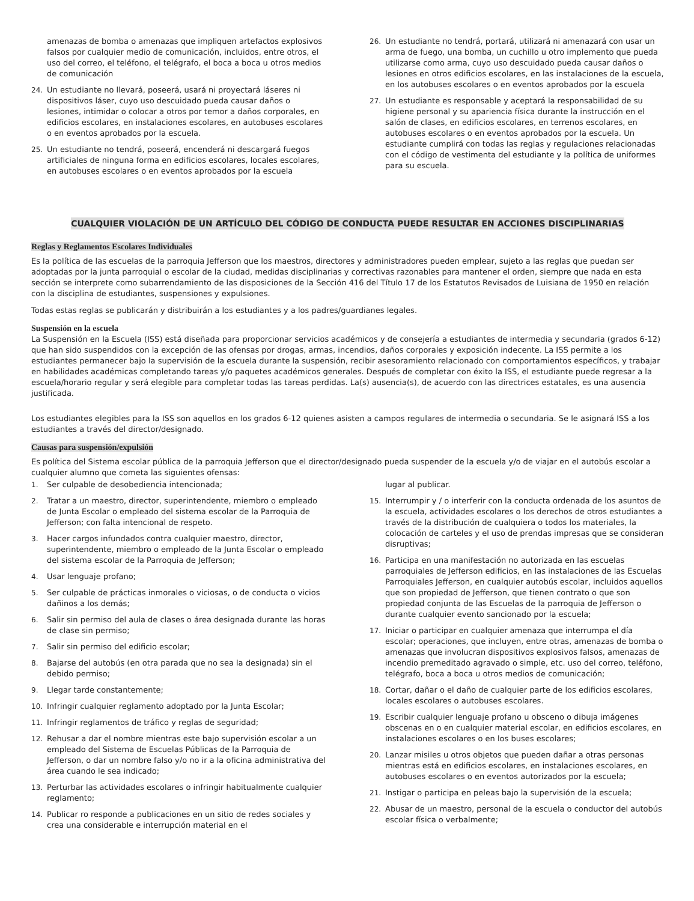amenazas de bomba o amenazas que impliquen artefactos explosivos falsos por cualquier medio de comunicación, incluidos, entre otros, el uso del correo, el teléfono, el telégrafo, el boca a boca u otros medios de comunicación
24. Un estudiante no llevará, poseerá, usará ni proyectará láseres ni dispositivos láser, cuyo uso descuidado pueda causar daños o lesiones, intimidar o colocar a otros por temor a daños corporales, en edificios escolares, en instalaciones escolares, en autobuses escolares o en eventos aprobados por la escuela.
25. Un estudiante no tendrá, poseerá, encenderá ni descargará fuegos artificiales de ninguna forma en edificios escolares, locales escolares, en autobuses escolares o en eventos aprobados por la escuela
26. Un estudiante no tendrá, portará, utilizará ni amenazará con usar un arma de fuego, una bomba, un cuchillo u otro implemento que pueda utilizarse como arma, cuyo uso descuidado pueda causar daños o lesiones en otros edificios escolares, en las instalaciones de la escuela, en los autobuses escolares o en eventos aprobados por la escuela
27. Un estudiante es responsable y aceptará la responsabilidad de su higiene personal y su apariencia física durante la instrucción en el salón de clases, en edificios escolares, en terrenos escolares, en autobuses escolares o en eventos aprobados por la escuela. Un estudiante cumplirá con todas las reglas y regulaciones relacionadas con el código de vestimenta del estudiante y la política de uniformes para su escuela.
CUALQUIER VIOLACIÓN DE UN ARTÍCULO DEL CÓDIGO DE CONDUCTA PUEDE RESULTAR EN ACCIONES DISCIPLINARIAS
Reglas y Reglamentos Escolares Individuales
Es la política de las escuelas de la parroquia Jefferson que los maestros, directores y administradores pueden emplear, sujeto a las reglas que puedan ser adoptadas por la junta parroquial o escolar de la ciudad, medidas disciplinarias y correctivas razonables para mantener el orden, siempre que nada en esta sección se interprete como subarrendamiento de las disposiciones de la Sección 416 del Título 17 de los Estatutos Revisados de Luisiana de 1950 en relación con la disciplina de estudiantes, suspensiones y expulsiones.
Todas estas reglas se publicarán y distribuirán a los estudiantes y a los padres/guardianes legales.
Suspensión en la escuela
La Suspensión en la Escuela (ISS) está diseñada para proporcionar servicios académicos y de consejería a estudiantes de intermedia y secundaria (grados 6-12) que han sido suspendidos con la excepción de las ofensas por drogas, armas, incendios, daños corporales y exposición indecente. La ISS permite a los estudiantes permanecer bajo la supervisión de la escuela durante la suspensión, recibir asesoramiento relacionado con comportamientos específicos, y trabajar en habilidades académicas completando tareas y/o paquetes académicos generales. Después de completar con éxito la ISS, el estudiante puede regresar a la escuela/horario regular y será elegible para completar todas las tareas perdidas. La(s) ausencia(s), de acuerdo con las directrices estatales, es una ausencia justificada.
Los estudiantes elegibles para la ISS son aquellos en los grados 6-12 quienes asisten a campos regulares de intermedia o secundaria. Se le asignará ISS a los estudiantes a través del director/designado.
Causas para suspensión/expulsión
Es política del Sistema escolar pública de la parroquia Jefferson que el director/designado pueda suspender de la escuela y/o de viajar en el autobús escolar a cualquier alumno que cometa las siguientes ofensas:
1. Ser culpable de desobediencia intencionada;
2. Tratar a un maestro, director, superintendente, miembro o empleado de Junta Escolar o empleado del sistema escolar de la Parroquia de Jefferson; con falta intencional de respeto.
3. Hacer cargos infundados contra cualquier maestro, director, superintendente, miembro o empleado de la Junta Escolar o empleado del sistema escolar de la Parroquia de Jefferson;
4. Usar lenguaje profano;
5. Ser culpable de prácticas inmorales o viciosas, o de conducta o vicios dañinos a los demás;
6. Salir sin permiso del aula de clases o área designada durante las horas de clase sin permiso;
7. Salir sin permiso del edificio escolar;
8. Bajarse del autobús (en otra parada que no sea la designada) sin el debido permiso;
9. Llegar tarde constantemente;
10. Infringir cualquier reglamento adoptado por la Junta Escolar;
11. Infringir reglamentos de tráfico y reglas de seguridad;
12. Rehusar a dar el nombre mientras este bajo supervisión escolar a un empleado del Sistema de Escuelas Públicas de la Parroquia de Jefferson, o dar un nombre falso y/o no ir a la oficina administrativa del área cuando le sea indicado;
13. Perturbar las actividades escolares o infringir habitualmente cualquier reglamento;
14. Publicar ro responde a publicaciones en un sitio de redes sociales y crea una considerable e interrupción material en el
lugar al publicar.
15. Interrumpir y / o interferir con la conducta ordenada de los asuntos de la escuela, actividades escolares o los derechos de otros estudiantes a través de la distribución de cualquiera o todos los materiales, la colocación de carteles y el uso de prendas impresas que se consideran disruptivas;
16. Participa en una manifestación no autorizada en las escuelas parroquiales de Jefferson edificios, en las instalaciones de las Escuelas Parroquiales Jefferson, en cualquier autobús escolar, incluidos aquellos que son propiedad de Jefferson, que tienen contrato o que son propiedad conjunta de las Escuelas de la parroquia de Jefferson o durante cualquier evento sancionado por la escuela;
17. Iniciar o participar en cualquier amenaza que interrumpa el día escolar; operaciones, que incluyen, entre otras, amenazas de bomba o amenazas que involucran dispositivos explosivos falsos, amenazas de incendio premeditado agravado o simple, etc. uso del correo, teléfono, telégrafo, boca a boca u otros medios de comunicación;
18. Cortar, dañar o el daño de cualquier parte de los edificios escolares, locales escolares o autobuses escolares.
19. Escribir cualquier lenguaje profano u obsceno o dibuja imágenes obscenas en o en cualquier material escolar, en edificios escolares, en instalaciones escolares o en los buses escolares;
20. Lanzar misiles u otros objetos que pueden dañar a otras personas mientras está en edificios escolares, en instalaciones escolares, en autobuses escolares o en eventos autorizados por la escuela;
21. Instigar o participa en peleas bajo la supervisión de la escuela;
22. Abusar de un maestro, personal de la escuela o conductor del autobús escolar física o verbalmente;